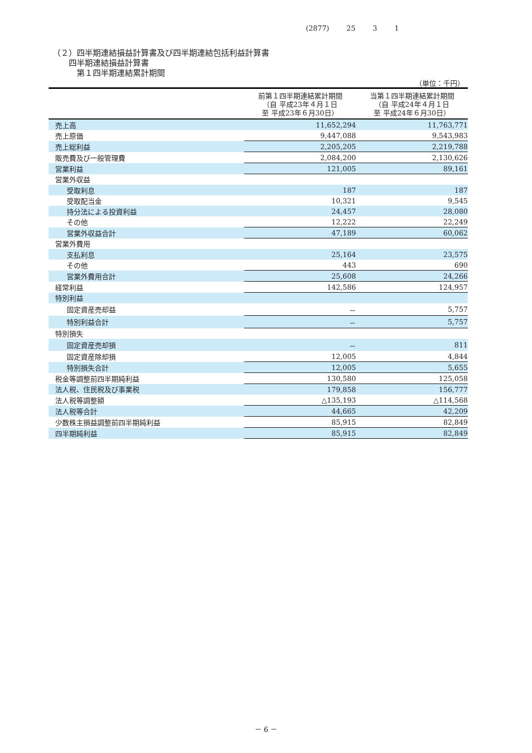(2877) 25 3 1
（２）四半期連結損益計算書及び四半期連結包括利益計算書
　　四半期連結損益計算書
　　　第１四半期連結累計期間
（単位：千円）
| | 前第１四半期連結累計期間 （自 平成23年４月１日 至 平成23年６月30日） | 当第１四半期連結累計期間 （自 平成24年４月１日 至 平成24年６月30日） |
| --- | --- | --- |
| 売上高 | 11,652,294 | 11,763,771 |
| 売上原価 | 9,447,088 | 9,543,983 |
| 売上総利益 | 2,205,205 | 2,219,788 |
| 販売費及び一般管理費 | 2,084,200 | 2,130,626 |
| 営業利益 | 121,005 | 89,161 |
| 営業外収益 | | |
| 受取利息 | 187 | 187 |
| 受取配当金 | 10,321 | 9,545 |
| 持分法による投資利益 | 24,457 | 28,080 |
| その他 | 12,222 | 22,249 |
| 営業外収益合計 | 47,189 | 60,062 |
| 営業外費用 | | |
| 支払利息 | 25,164 | 23,575 |
| その他 | 443 | 690 |
| 営業外費用合計 | 25,608 | 24,266 |
| 経常利益 | 142,586 | 124,957 |
| 特別利益 | | |
| 固定資産売却益 | － | 5,757 |
| 特別利益合計 | － | 5,757 |
| 特別損失 | | |
| 固定資産売却損 | － | 811 |
| 固定資産除却損 | 12,005 | 4,844 |
| 特別損失合計 | 12,005 | 5,655 |
| 税金等調整前四半期純利益 | 130,580 | 125,058 |
| 法人税、住民税及び事業税 | 179,858 | 156,777 |
| 法人税等調整額 | △135,193 | △114,568 |
| 法人税等合計 | 44,665 | 42,209 |
| 少数株主損益調整前四半期純利益 | 85,915 | 82,849 |
| 四半期純利益 | 85,915 | 82,849 |
－ 6 －